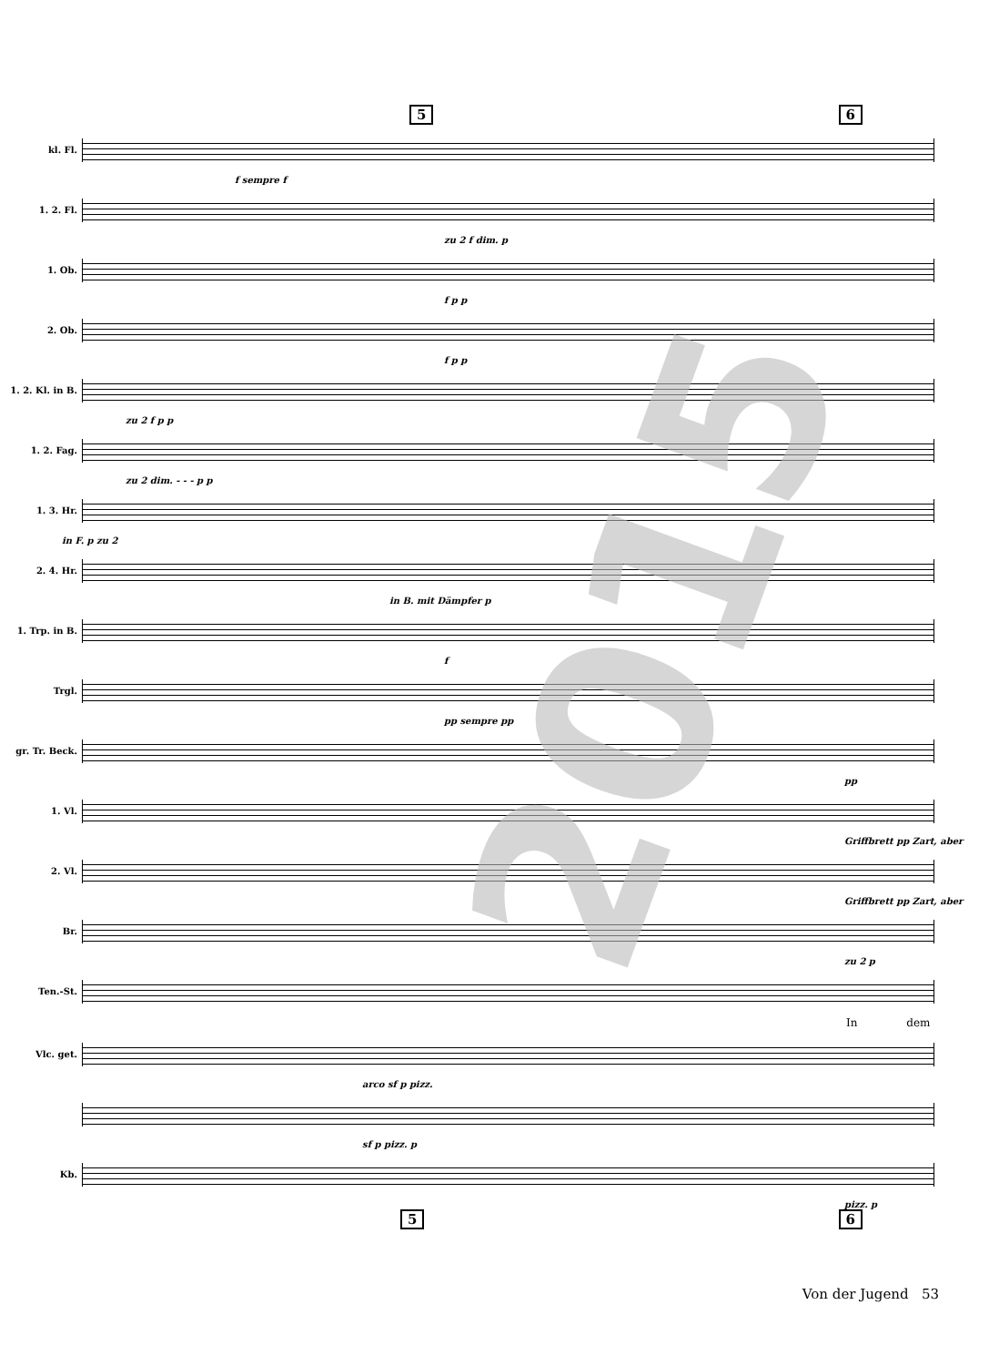5 6
kl. Fl.
f sempre f
1. 2. Fl.
zu 2 f dim. p
1. Ob.
f p p
2. Ob.
f p p
1. 2. Kl. in B.
zu 2 f p p
1. 2. Fag.
zu 2 dim. - - - p p
1. 3. Hr.
in F. p zu 2
2. 4. Hr.
in B. mit Dämpfer p
1. Trp. in B.
f
Trgl.
pp sempre pp
gr. Tr. Beck.
pp
1. Vl.
Griffbrett pp Zart, aber
2. Vl.
Griffbrett pp Zart, aber
Br.
zu 2 p
Ten.-St.
In dem
Vlc. get.
arco sf p pizz.
sf p pizz. p
Kb.
pizz. p
5 6
Von der Jugend 53
2015